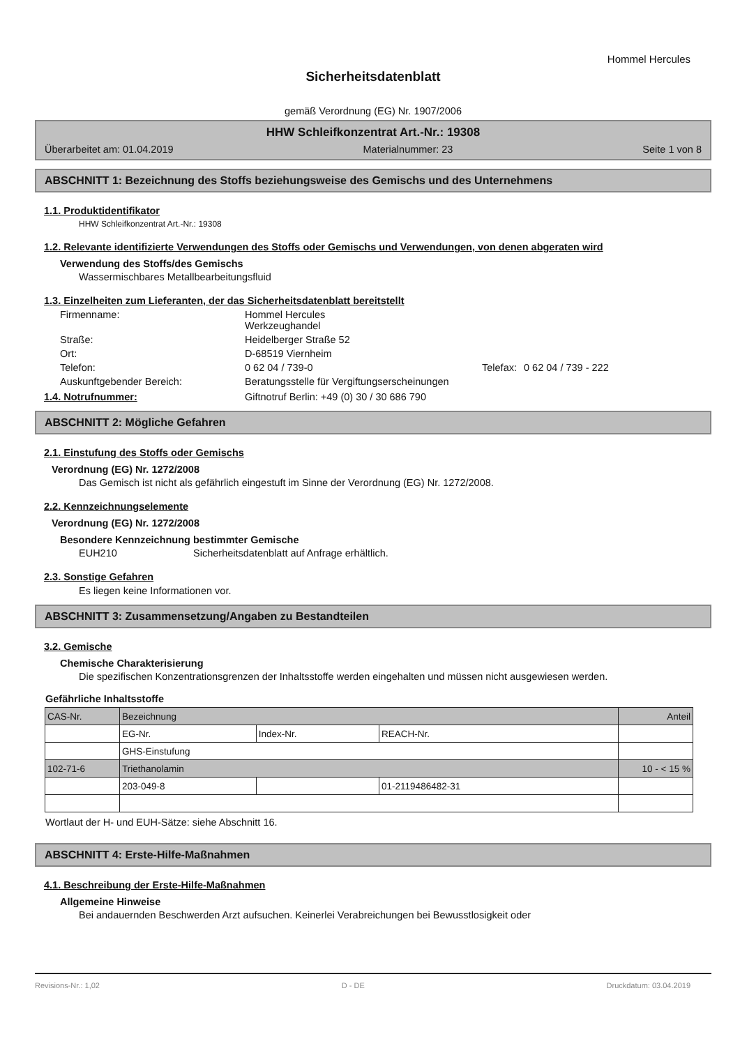Hommel Hercules
Sicherheitsdatenblatt
gemäß Verordnung (EG) Nr. 1907/2006
HHW Schleifkonzentrat Art.-Nr.: 19308
Überarbeitet am: 01.04.2019 Materialnummer: 23 Seite 1 von 8
ABSCHNITT 1: Bezeichnung des Stoffs beziehungsweise des Gemischs und des Unternehmens
1.1. Produktidentifikator
HHW Schleifkonzentrat Art.-Nr.: 19308
1.2. Relevante identifizierte Verwendungen des Stoffs oder Gemischs und Verwendungen, von denen abgeraten wird
Verwendung des Stoffs/des Gemischs
Wassermischbares Metallbearbeitungsfluid
1.3. Einzelheiten zum Lieferanten, der das Sicherheitsdatenblatt bereitstellt
Firmenname: Hommel Hercules
Werkzeughandel Straße: Heidelberger Straße 52 Ort: D-68519 Viernheim Telefon: 0 62 04 / 739-0 Telefax: 0 62 04 / 739 - 222 Auskunftgebender Bereich: Beratungsstelle für Vergiftungserscheinungen
1.4. Notrufnummer: Giftnotruf Berlin: +49 (0) 30 / 30 686 790
ABSCHNITT 2: Mögliche Gefahren
2.1. Einstufung des Stoffs oder Gemischs
Verordnung (EG) Nr. 1272/2008
Das Gemisch ist nicht als gefährlich eingestuft im Sinne der Verordnung (EG) Nr. 1272/2008.
2.2. Kennzeichnungselemente
Verordnung (EG) Nr. 1272/2008
Besondere Kennzeichnung bestimmter Gemische
EUH210 Sicherheitsdatenblatt auf Anfrage erhältlich.
2.3. Sonstige Gefahren
Es liegen keine Informationen vor.
ABSCHNITT 3: Zusammensetzung/Angaben zu Bestandteilen
3.2. Gemische
Chemische Charakterisierung
Die spezifischen Konzentrationsgrenzen der Inhaltsstoffe werden eingehalten und müssen nicht ausgewiesen werden.
Gefährliche Inhaltsstoffe
| CAS-Nr. | Bezeichnung | | | Anteil |
| | EG-Nr. | Index-Nr. | REACH-Nr. | |
| | GHS-Einstufung | | | |
| 102-71-6 | Triethanolamin | | | 10 - < 15 % |
| | 203-049-8 | | 01-2119486482-31 | |
Wortlaut der H- und EUH-Sätze: siehe Abschnitt 16.
ABSCHNITT 4: Erste-Hilfe-Maßnahmen
4.1. Beschreibung der Erste-Hilfe-Maßnahmen
Allgemeine Hinweise
Bei andauernden Beschwerden Arzt aufsuchen. Keinerlei Verabreichungen bei Bewusstlosigkeit oder
Revisions-Nr.: 1,02 D - DE Druckdatum: 03.04.2019